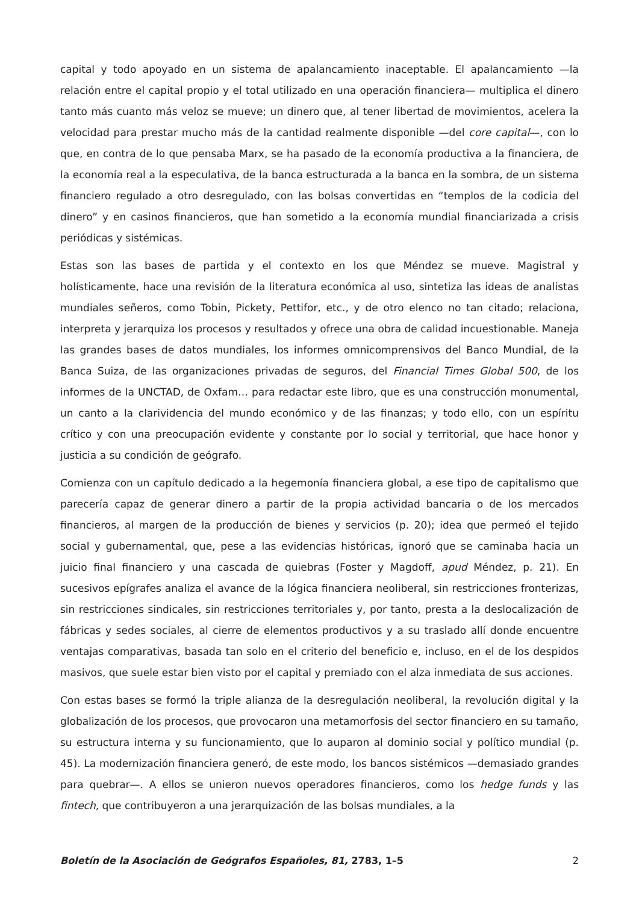capital y todo apoyado en un sistema de apalancamiento inaceptable. El apalancamiento —la relación entre el capital propio y el total utilizado en una operación financiera— multiplica el dinero tanto más cuanto más veloz se mueve; un dinero que, al tener libertad de movimientos, acelera la velocidad para prestar mucho más de la cantidad realmente disponible —del core capital—, con lo que, en contra de lo que pensaba Marx, se ha pasado de la economía productiva a la financiera, de la economía real a la especulativa, de la banca estructurada a la banca en la sombra, de un sistema financiero regulado a otro desregulado, con las bolsas convertidas en “templos de la codicia del dinero” y en casinos financieros, que han sometido a la economía mundial financiarizada a crisis periódicas y sistémicas.
Estas son las bases de partida y el contexto en los que Méndez se mueve. Magistral y holísticamente, hace una revisión de la literatura económica al uso, sintetiza las ideas de analistas mundiales señeros, como Tobin, Pickety, Pettifor, etc., y de otro elenco no tan citado; relaciona, interpreta y jerarquiza los procesos y resultados y ofrece una obra de calidad incuestionable. Maneja las grandes bases de datos mundiales, los informes omnicomprensivos del Banco Mundial, de la Banca Suiza, de las organizaciones privadas de seguros, del Financial Times Global 500, de los informes de la UNCTAD, de Oxfam… para redactar este libro, que es una construcción monumental, un canto a la clarividencia del mundo económico y de las finanzas; y todo ello, con un espíritu crítico y con una preocupación evidente y constante por lo social y territorial, que hace honor y justicia a su condición de geógrafo.
Comienza con un capítulo dedicado a la hegemonía financiera global, a ese tipo de capitalismo que parecería capaz de generar dinero a partir de la propia actividad bancaria o de los mercados financieros, al margen de la producción de bienes y servicios (p. 20); idea que permeó el tejido social y gubernamental, que, pese a las evidencias históricas, ignoró que se caminaba hacia un juicio final financiero y una cascada de quiebras (Foster y Magdoff, apud Méndez, p. 21). En sucesivos epígrafes analiza el avance de la lógica financiera neoliberal, sin restricciones fronterizas, sin restricciones sindicales, sin restricciones territoriales y, por tanto, presta a la deslocalización de fábricas y sedes sociales, al cierre de elementos productivos y a su traslado allí donde encuentre ventajas comparativas, basada tan solo en el criterio del beneficio e, incluso, en el de los despidos masivos, que suele estar bien visto por el capital y premiado con el alza inmediata de sus acciones.
Con estas bases se formó la triple alianza de la desregulación neoliberal, la revolución digital y la globalización de los procesos, que provocaron una metamorfosis del sector financiero en su tamaño, su estructura interna y su funcionamiento, que lo auparon al dominio social y político mundial (p. 45). La modernización financiera generó, de este modo, los bancos sistémicos —demasiado grandes para quebrar—. A ellos se unieron nuevos operadores financieros, como los hedge funds y las fintech, que contribuyeron a una jerarquización de las bolsas mundiales, a la
Boletín de la Asociación de Geógrafos Españoles, 81, 2783, 1–5 2